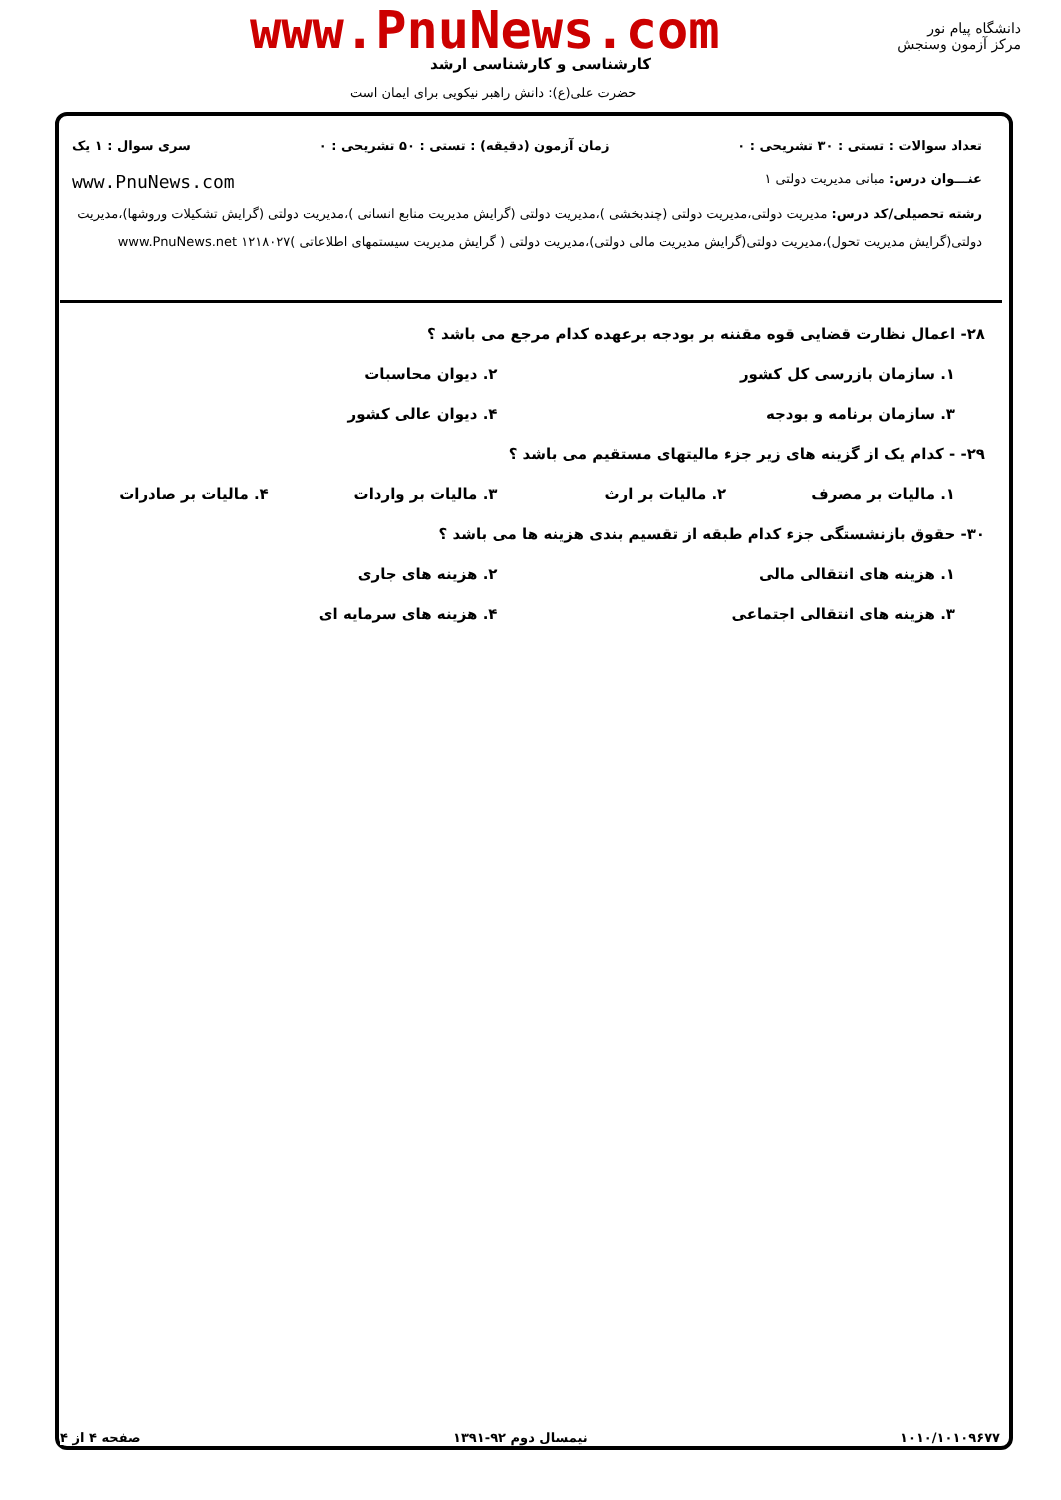دانشگاه پیام نور
مرکز آزمون وسنجش
www.PnuNews.com
کارشناسی و کارشناسی ارشد
حضرت علی(ع): دانش راهبر نیکویی برای ایمان است
تعداد سوالات : تستی : ۳۰ تشریحی : ۰ زمان آزمون (دقیقه) : تستی : ۵۰ تشریحی : ۰ سری سوال : ۱ یک
عنـــوان درس: مبانی مدیریت دولتی ۱ www.PnuNews.com
رشته تحصیلی/کد درس: مدیریت دولتی،مدیریت دولتی (چندبخشی )،مدیریت دولتی (گرایش مدیریت منابع انسانی )،مدیریت دولتی (گرایش تشکیلات وروشها)،مدیریت دولتی(گرایش مدیریت تحول)،مدیریت دولتی(گرایش مدیریت مالی دولتی)،مدیریت دولتی ( گرایش مدیریت سیستمهای اطلاعاتی )۱۲۱۸۰۲۷ www.PnuNews.net
۲۸- اعمال نظارت قضایی قوه مقننه بر بودجه برعهده کدام مرجع می باشد ؟
۱. سازمان بازرسی کل کشور ۲. دیوان محاسبات
۳. سازمان برنامه و بودجه ۴. دیوان عالی کشور
۲۹- - کدام یک از گزینه های زیر جزء مالیتهای مستقیم می باشد ؟
۱. مالیات بر مصرف ۲. مالیات بر ارث ۳. مالیات بر واردات ۴. مالیات بر صادرات
۳۰- حقوق بازنشستگی جزء کدام طبقه از تقسیم بندی هزینه ها می باشد ؟
۱. هزینه های انتقالی مالی ۲. هزینه های جاری
۳. هزینه های انتقالی اجتماعی ۴. هزینه های سرمایه ای
۱۰۱۰/۱۰۱۰۹۶۷۷ نیمسال دوم ۹۲-۱۳۹۱ صفحه ۴ از ۴